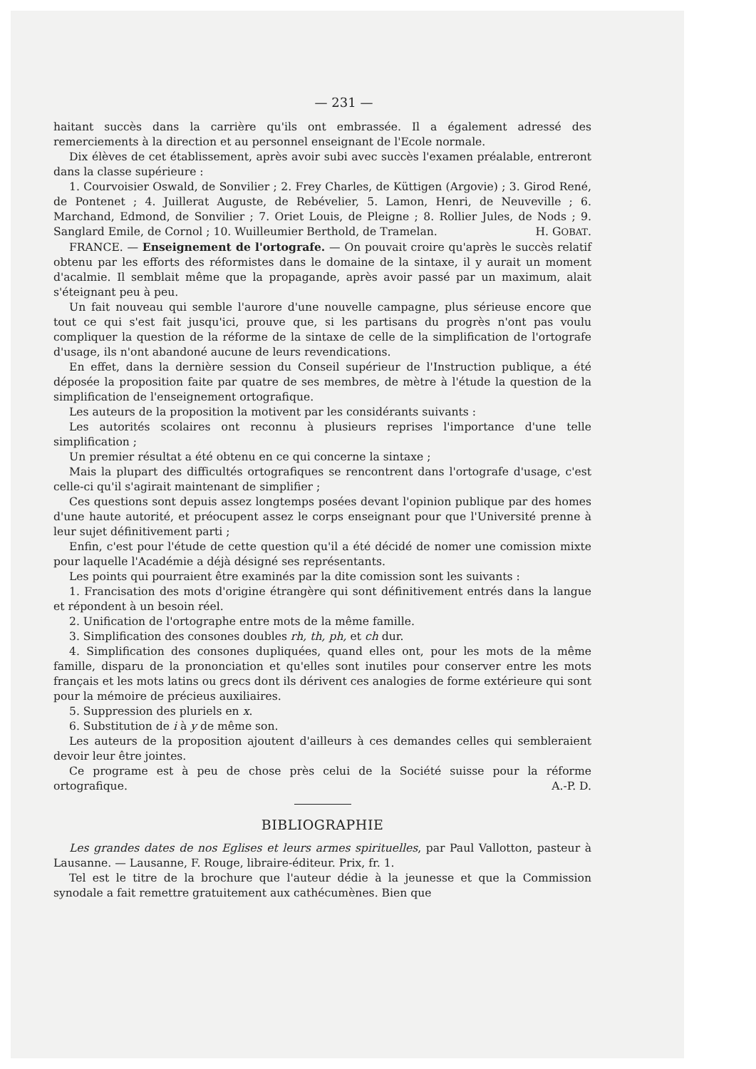— 231 —
haitant succès dans la carrière qu'ils ont embrassée. Il a également adressé des remerciements à la direction et au personnel enseignant de l'Ecole normale.
Dix élèves de cet établissement, après avoir subi avec succès l'examen préalable, entreront dans la classe supérieure :
1. Courvoisier Oswald, de Sonvilier ; 2. Frey Charles, de Küttigen (Argovie) ; 3. Girod René, de Pontenet ; 4. Juillerat Auguste, de Rebévelier, 5. Lamon, Henri, de Neuveville ; 6. Marchand, Edmond, de Sonvilier ; 7. Oriet Louis, de Pleigne ; 8. Rollier Jules, de Nods ; 9. Sanglard Emile, de Cornol ; 10. Wuilleumier Berthold, de Tramelan. H. GOBAT.
FRANCE. — Enseignement de l'ortografe. — On pouvait croire qu'après le succès relatif obtenu par les efforts des réformistes dans le domaine de la sintaxe, il y aurait un moment d'acalmie. Il semblait même que la propagande, après avoir passé par un maximum, alait s'éteignant peu à peu.
Un fait nouveau qui semble l'aurore d'une nouvelle campagne, plus sérieuse encore que tout ce qui s'est fait jusqu'ici, prouve que, si les partisans du progrès n'ont pas voulu compliquer la question de la réforme de la sintaxe de celle de la simplification de l'ortografe d'usage, ils n'ont abandoné aucune de leurs revendications.
En effet, dans la dernière session du Conseil supérieur de l'Instruction publique, a été déposée la proposition faite par quatre de ses membres, de mètre à l'étude la question de la simplification de l'enseignement ortografique.
Les auteurs de la proposition la motivent par les considérants suivants :
Les autorités scolaires ont reconnu à plusieurs reprises l'importance d'une telle simplification ;
Un premier résultat a été obtenu en ce qui concerne la sintaxe ;
Mais la plupart des difficultés ortografiques se rencontrent dans l'ortografe d'usage, c'est celle-ci qu'il s'agirait maintenant de simplifier ;
Ces questions sont depuis assez longtemps posées devant l'opinion publique par des homes d'une haute autorité, et préocupent assez le corps enseignant pour que l'Université prenne à leur sujet définitivement parti ;
Enfin, c'est pour l'étude de cette question qu'il a été décidé de nomer une comission mixte pour laquelle l'Académie a déjà désigné ses représentants.
Les points qui pourraient être examinés par la dite comission sont les suivants :
1. Francisation des mots d'origine étrangère qui sont définitivement entrés dans la langue et répondent à un besoin réel.
2. Unification de l'ortographe entre mots de la même famille.
3. Simplification des consones doubles rh, th, ph, et ch dur.
4. Simplification des consones dupliquées, quand elles ont, pour les mots de la même famille, disparu de la prononciation et qu'elles sont inutiles pour conserver entre les mots français et les mots latins ou grecs dont ils dérivent ces analogies de forme extérieure qui sont pour la mémoire de précieus auxiliaires.
5. Suppression des pluriels en x.
6. Substitution de i à y de même son.
Les auteurs de la proposition ajoutent d'ailleurs à ces demandes celles qui sembleraient devoir leur être jointes.
Ce programe est à peu de chose près celui de la Société suisse pour la réforme ortografique. A.-P. D.
BIBLIOGRAPHIE
Les grandes dates de nos Eglises et leurs armes spirituelles, par Paul Vallotton, pasteur à Lausanne. — Lausanne, F. Rouge, libraire-éditeur. Prix, fr. 1.
Tel est le titre de la brochure que l'auteur dédie à la jeunesse et que la Commission synodale a fait remettre gratuitement aux cathécumènes. Bien que